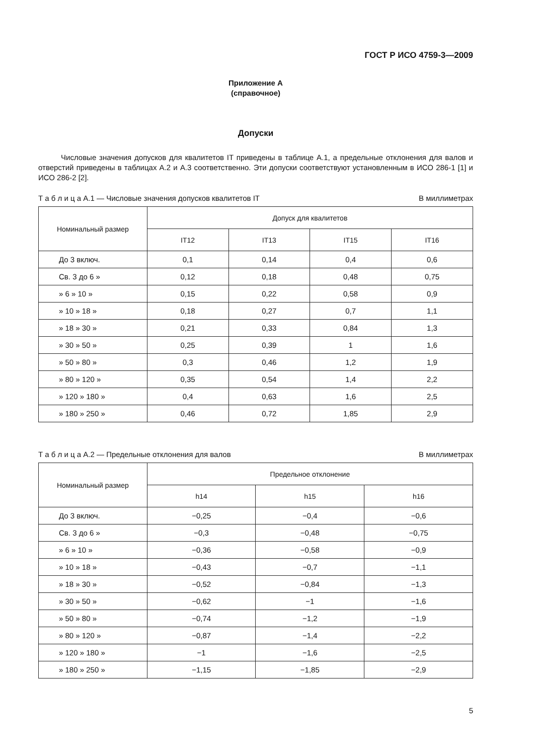ГОСТ Р ИСО 4759-3—2009
Приложение А
(справочное)
Допуски
Числовые значения допусков для квалитетов IT приведены в таблице А.1, а предельные отклонения для валов и отверстий приведены в таблицах А.2 и А.3 соответственно. Эти допуски соответствуют установленным в ИСО 286-1 [1] и ИСО 286-2 [2].
Т а б л и ц а А.1 — Числовые значения допусков квалитетов IT В миллиметрах
| Номинальный размер | Допуск для квалитетов | | | |
| --- | --- | --- | --- | --- |
| | IT12 | IT13 | IT15 | IT16 |
| До 3 включ. | 0,1 | 0,14 | 0,4 | 0,6 |
| Св. 3 до 6 » | 0,12 | 0,18 | 0,48 | 0,75 |
| » 6 » 10 » | 0,15 | 0,22 | 0,58 | 0,9 |
| » 10 » 18 » | 0,18 | 0,27 | 0,7 | 1,1 |
| » 18 » 30 » | 0,21 | 0,33 | 0,84 | 1,3 |
| » 30 » 50 » | 0,25 | 0,39 | 1 | 1,6 |
| » 50 » 80 » | 0,3 | 0,46 | 1,2 | 1,9 |
| » 80 » 120 » | 0,35 | 0,54 | 1,4 | 2,2 |
| » 120 » 180 » | 0,4 | 0,63 | 1,6 | 2,5 |
| » 180 » 250 » | 0,46 | 0,72 | 1,85 | 2,9 |
Т а б л и ц а А.2 — Предельные отклонения для валов В миллиметрах
| Номинальный размер | Предельное отклонение | | |
| --- | --- | --- | --- |
| | h14 | h15 | h16 |
| До 3 включ. | −0,25 | −0,4 | −0,6 |
| Св. 3 до 6 » | −0,3 | −0,48 | −0,75 |
| » 6 » 10 » | −0,36 | −0,58 | −0,9 |
| » 10 » 18 » | −0,43 | −0,7 | −1,1 |
| » 18 » 30 » | −0,52 | −0,84 | −1,3 |
| » 30 » 50 » | −0,62 | −1 | −1,6 |
| » 50 » 80 » | −0,74 | −1,2 | −1,9 |
| » 80 » 120 » | −0,87 | −1,4 | −2,2 |
| » 120 » 180 » | −1 | −1,6 | −2,5 |
| » 180 » 250 » | −1,15 | −1,85 | −2,9 |
5